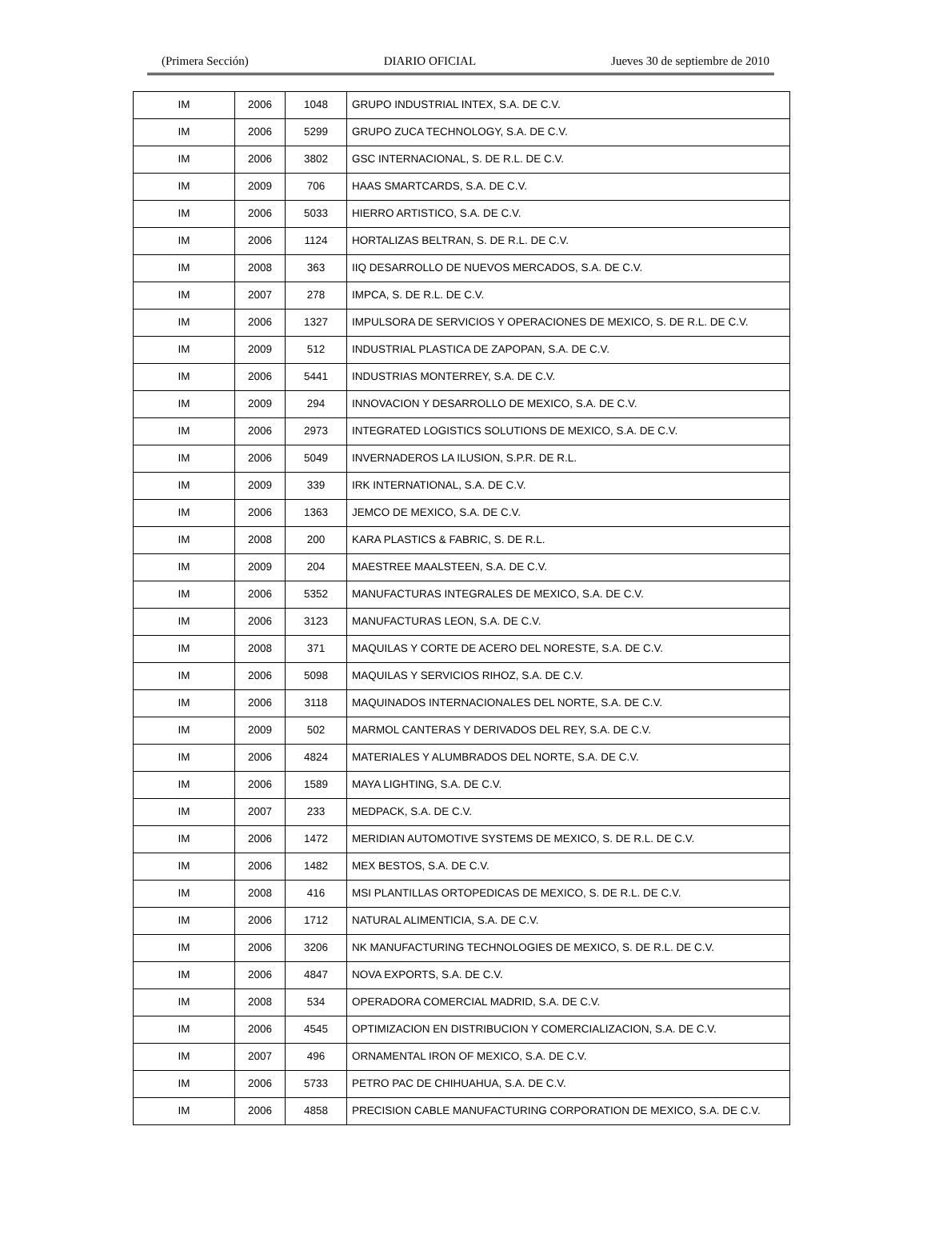(Primera Sección) DIARIO OFICIAL Jueves 30 de septiembre de 2010
| IM | 2006 | 1048 | GRUPO INDUSTRIAL INTEX, S.A. DE C.V. |
| IM | 2006 | 5299 | GRUPO ZUCA TECHNOLOGY, S.A. DE C.V. |
| IM | 2006 | 3802 | GSC INTERNACIONAL, S. DE R.L. DE C.V. |
| IM | 2009 | 706 | HAAS SMARTCARDS, S.A. DE C.V. |
| IM | 2006 | 5033 | HIERRO ARTISTICO, S.A. DE C.V. |
| IM | 2006 | 1124 | HORTALIZAS BELTRAN, S. DE R.L. DE C.V. |
| IM | 2008 | 363 | IIQ DESARROLLO DE NUEVOS MERCADOS, S.A. DE C.V. |
| IM | 2007 | 278 | IMPCA, S. DE R.L. DE C.V. |
| IM | 2006 | 1327 | IMPULSORA DE SERVICIOS Y OPERACIONES DE MEXICO, S. DE R.L. DE C.V. |
| IM | 2009 | 512 | INDUSTRIAL PLASTICA DE ZAPOPAN, S.A. DE C.V. |
| IM | 2006 | 5441 | INDUSTRIAS MONTERREY, S.A. DE C.V. |
| IM | 2009 | 294 | INNOVACION Y DESARROLLO DE MEXICO, S.A. DE C.V. |
| IM | 2006 | 2973 | INTEGRATED LOGISTICS SOLUTIONS DE MEXICO, S.A. DE C.V. |
| IM | 2006 | 5049 | INVERNADEROS LA ILUSION, S.P.R. DE R.L. |
| IM | 2009 | 339 | IRK INTERNATIONAL, S.A. DE C.V. |
| IM | 2006 | 1363 | JEMCO DE MEXICO, S.A. DE C.V. |
| IM | 2008 | 200 | KARA PLASTICS & FABRIC, S. DE R.L. |
| IM | 2009 | 204 | MAESTREE MAALSTEEN, S.A. DE C.V. |
| IM | 2006 | 5352 | MANUFACTURAS INTEGRALES DE MEXICO, S.A. DE C.V. |
| IM | 2006 | 3123 | MANUFACTURAS LEON, S.A. DE C.V. |
| IM | 2008 | 371 | MAQUILAS Y CORTE DE ACERO DEL NORESTE, S.A. DE C.V. |
| IM | 2006 | 5098 | MAQUILAS Y SERVICIOS RIHOZ, S.A. DE C.V. |
| IM | 2006 | 3118 | MAQUINADOS INTERNACIONALES DEL NORTE, S.A. DE C.V. |
| IM | 2009 | 502 | MARMOL CANTERAS Y DERIVADOS DEL REY, S.A. DE C.V. |
| IM | 2006 | 4824 | MATERIALES Y ALUMBRADOS DEL NORTE, S.A. DE C.V. |
| IM | 2006 | 1589 | MAYA LIGHTING, S.A. DE C.V. |
| IM | 2007 | 233 | MEDPACK, S.A. DE C.V. |
| IM | 2006 | 1472 | MERIDIAN AUTOMOTIVE SYSTEMS DE MEXICO, S. DE R.L. DE C.V. |
| IM | 2006 | 1482 | MEX BESTOS, S.A. DE C.V. |
| IM | 2008 | 416 | MSI PLANTILLAS ORTOPEDICAS DE MEXICO, S. DE R.L. DE C.V. |
| IM | 2006 | 1712 | NATURAL ALIMENTICIA, S.A. DE C.V. |
| IM | 2006 | 3206 | NK MANUFACTURING TECHNOLOGIES DE MEXICO, S. DE R.L. DE C.V. |
| IM | 2006 | 4847 | NOVA EXPORTS, S.A. DE C.V. |
| IM | 2008 | 534 | OPERADORA COMERCIAL MADRID, S.A. DE C.V. |
| IM | 2006 | 4545 | OPTIMIZACION EN DISTRIBUCION Y COMERCIALIZACION, S.A. DE C.V. |
| IM | 2007 | 496 | ORNAMENTAL IRON OF MEXICO, S.A. DE C.V. |
| IM | 2006 | 5733 | PETRO PAC DE CHIHUAHUA, S.A. DE C.V. |
| IM | 2006 | 4858 | PRECISION CABLE MANUFACTURING CORPORATION DE MEXICO, S.A. DE C.V. |